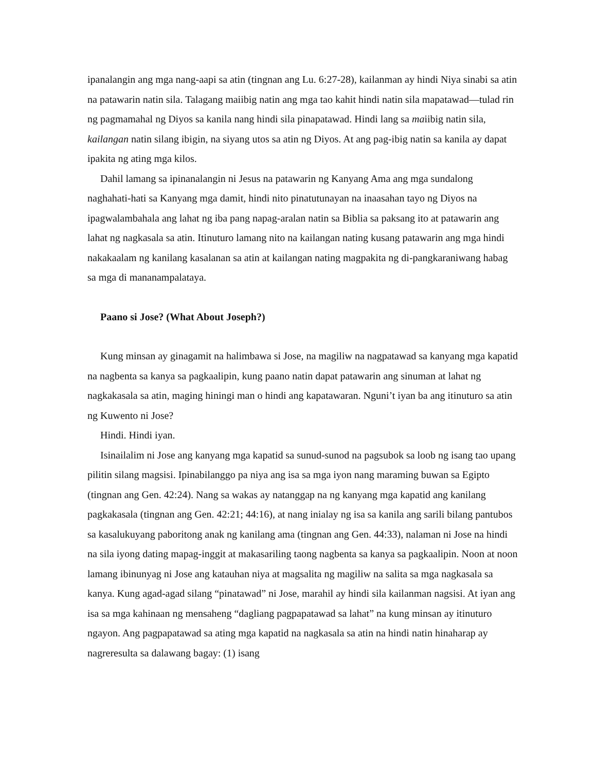ipanalangin ang mga nang-aapi sa atin (tingnan ang Lu. 6:27-28), kailanman ay hindi Niya sinabi sa atin na patawarin natin sila. Talagang maiibig natin ang mga tao kahit hindi natin sila mapatawad—tulad rin ng pagmamahal ng Diyos sa kanila nang hindi sila pinapatawad. Hindi lang sa maiibig natin sila, kailangan natin silang ibigin, na siyang utos sa atin ng Diyos. At ang pag-ibig natin sa kanila ay dapat ipakita ng ating mga kilos.
Dahil lamang sa ipinanalangin ni Jesus na patawarin ng Kanyang Ama ang mga sundalong naghahati-hati sa Kanyang mga damit, hindi nito pinatutunayan na inaasahan tayo ng Diyos na ipagwalambahala ang lahat ng iba pang napag-aralan natin sa Biblia sa paksang ito at patawarin ang lahat ng nagkasala sa atin. Itinuturo lamang nito na kailangan nating kusang patawarin ang mga hindi nakakaalam ng kanilang kasalanan sa atin at kailangan nating magpakita ng di-pangkaraniwang habag sa mga di mananampalataya.
Paano si Jose? (What About Joseph?)
Kung minsan ay ginagamit na halimbawa si Jose, na magiliw na nagpatawad sa kanyang mga kapatid na nagbenta sa kanya sa pagkaalipin, kung paano natin dapat patawarin ang sinuman at lahat ng nagkakasala sa atin, maging hiningi man o hindi ang kapatawaran. Nguni’t iyan ba ang itinuturo sa atin ng Kuwento ni Jose?
Hindi. Hindi iyan.
Isinailalim ni Jose ang kanyang mga kapatid sa sunud-sunod na pagsubok sa loob ng isang tao upang pilitin silang magsisi. Ipinabilanggo pa niya ang isa sa mga iyon nang maraming buwan sa Egipto (tingnan ang Gen. 42:24). Nang sa wakas ay natanggap na ng kanyang mga kapatid ang kanilang pagkakasala (tingnan ang Gen. 42:21; 44:16), at nang inialay ng isa sa kanila ang sarili bilang pantubos sa kasalukuyang paboritong anak ng kanilang ama (tingnan ang Gen. 44:33), nalaman ni Jose na hindi na sila iyong dating mapag-inggit at makasariling taong nagbenta sa kanya sa pagkaalipin. Noon at noon lamang ibinunyag ni Jose ang katauhan niya at magsalita ng magiliw na salita sa mga nagkasala sa kanya. Kung agad-agad silang “pinatawad” ni Jose, marahil ay hindi sila kailanman nagsisi. At iyan ang isa sa mga kahinaan ng mensaheng “dagliang pagpapatawad sa lahat” na kung minsan ay itinuturo ngayon. Ang pagpapatawad sa ating mga kapatid na nagkasala sa atin na hindi natin hinaharap ay nagreresulta sa dalawang bagay: (1) isang